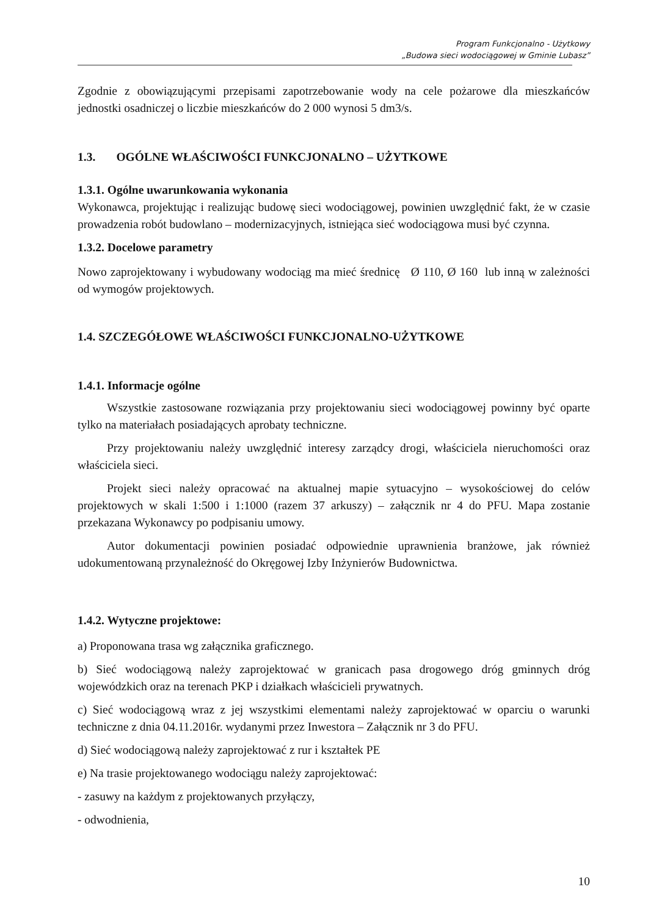Program Funkcjonalno - Użytkowy
„Budowa sieci wodociągowej w Gminie Lubasz”
Zgodnie z obowiązującymi przepisami zapotrzebowanie wody na cele pożarowe dla mieszkańców jednostki osadniczej o liczbie mieszkańców do 2 000 wynosi 5 dm3/s.
1.3. OGÓLNE WŁAŚCIWOŚCI FUNKCJONALNO – UŻYTKOWE
1.3.1. Ogólne uwarunkowania wykonania
Wykonawca, projektując i realizując budowę sieci wodociągowej, powinien uwzględnić fakt, że w czasie prowadzenia robót budowlano – modernizacyjnych, istniejąca sieć wodociągowa musi być czynna.
1.3.2. Docelowe parametry
Nowo zaprojektowany i wybudowany wodociąg ma mieć średnicę Ø 110, Ø 160 lub inną w zależności od wymogów projektowych.
1.4. SZCZEGÓŁOWE WŁAŚCIWOŚCI FUNKCJONALNO-UŻYTKOWE
1.4.1. Informacje ogólne
Wszystkie zastosowane rozwiązania przy projektowaniu sieci wodociągowej powinny być oparte tylko na materiałach posiadających aprobaty techniczne.
Przy projektowaniu należy uwzględnić interesy zarządcy drogi, właściciela nieruchomości oraz właściciela sieci.
Projekt sieci należy opracować na aktualnej mapie sytuacyjno – wysokościowej do celów projektowych w skali 1:500 i 1:1000 (razem 37 arkuszy) – załącznik nr 4 do PFU. Mapa zostanie przekazana Wykonawcy po podpisaniu umowy.
Autor dokumentacji powinien posiadać odpowiednie uprawnienia branżowe, jak również udokumentowaną przynależność do Okręgowej Izby Inżynierów Budownictwa.
1.4.2. Wytyczne projektowe:
a) Proponowana trasa wg załącznika graficznego.
b) Sieć wodociągową należy zaprojektować w granicach pasa drogowego dróg gminnych dróg wojewódzkich oraz na terenach PKP i działkach właścicieli prywatnych.
c) Sieć wodociągową wraz z jej wszystkimi elementami należy zaprojektować w oparciu o warunki techniczne z dnia 04.11.2016r. wydanymi przez Inwestora – Załącznik nr 3 do PFU.
d) Sieć wodociągową należy zaprojektować z rur i kształtek PE
e) Na trasie projektowanego wodociągu należy zaprojektować:
- zasuwy na każdym z projektowanych przyłączy,
- odwodnienia,
10